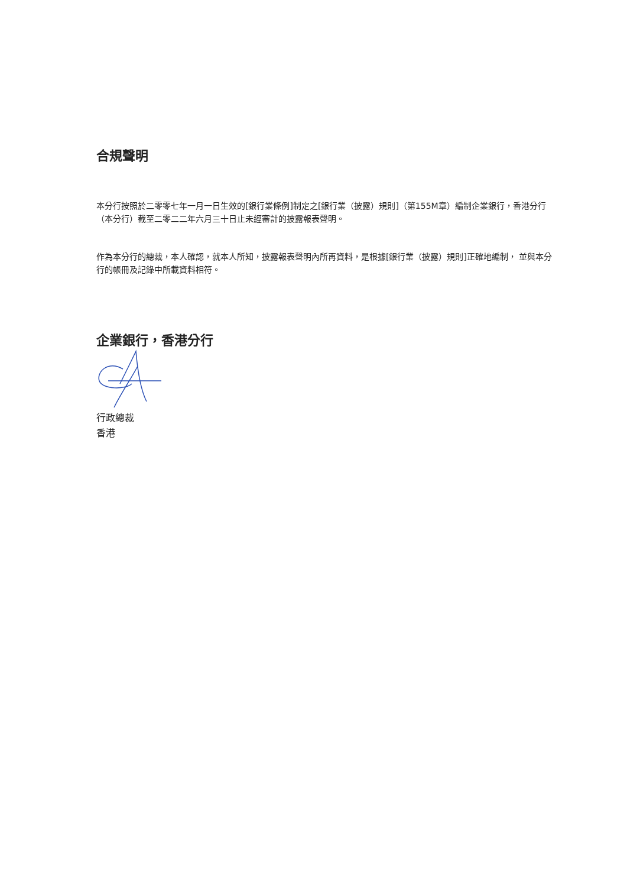合規聲明
本分行按照於二零零七年一月一日生效的[銀行業條例]制定之[銀行業（披露）規則]（第155M章）編制企業銀行，香港分行（本分行）截至二零二二年六月三十日止未經審計的披露報表聲明。
作為本分行的總裁，本人確認，就本人所知，披露報表聲明內所再資料，是根據[銀行業（披露）規則]正確地編制， 並與本分行的帳冊及記錄中所載資料相符。
企業銀行，香港分行
行政總裁
香港